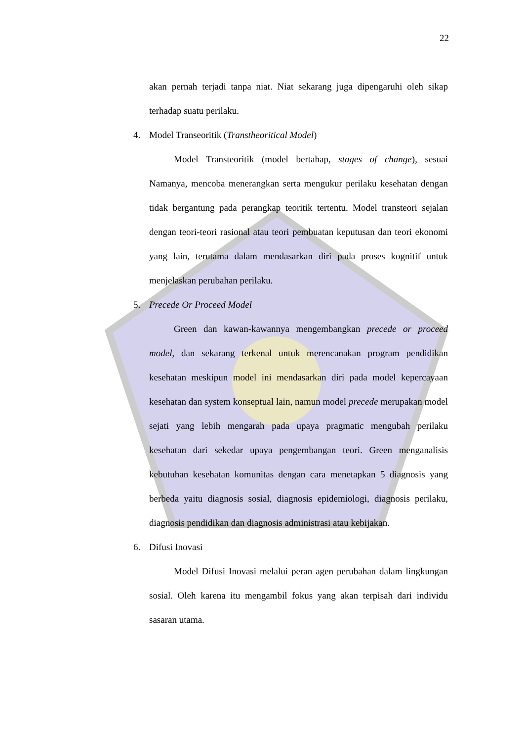22
akan pernah terjadi tanpa niat. Niat sekarang juga dipengaruhi oleh sikap terhadap suatu perilaku.
4. Model Transeoritik (Transtheoritical Model)
Model Transteoritik (model bertahap, stages of change), sesuai Namanya, mencoba menerangkan serta mengukur perilaku kesehatan dengan tidak bergantung pada perangkap teoritik tertentu. Model transteori sejalan dengan teori-teori rasional atau teori pembuatan keputusan dan teori ekonomi yang lain, terutama dalam mendasarkan diri pada proses kognitif untuk menjelaskan perubahan perilaku.
5. Precede Or Proceed Model
Green dan kawan-kawannya mengembangkan precede or proceed model, dan sekarang terkenal untuk merencanakan program pendidikan kesehatan meskipun model ini mendasarkan diri pada model kepercayaan kesehatan dan system konseptual lain, namun model precede merupakan model sejati yang lebih mengarah pada upaya pragmatic mengubah perilaku kesehatan dari sekedar upaya pengembangan teori. Green menganalisis kebutuhan kesehatan komunitas dengan cara menetapkan 5 diagnosis yang berbeda yaitu diagnosis sosial, diagnosis epidemiologi, diagnosis perilaku, diagnosis pendidikan dan diagnosis administrasi atau kebijakan.
6. Difusi Inovasi
Model Difusi Inovasi melalui peran agen perubahan dalam lingkungan sosial. Oleh karena itu mengambil fokus yang akan terpisah dari individu sasaran utama.